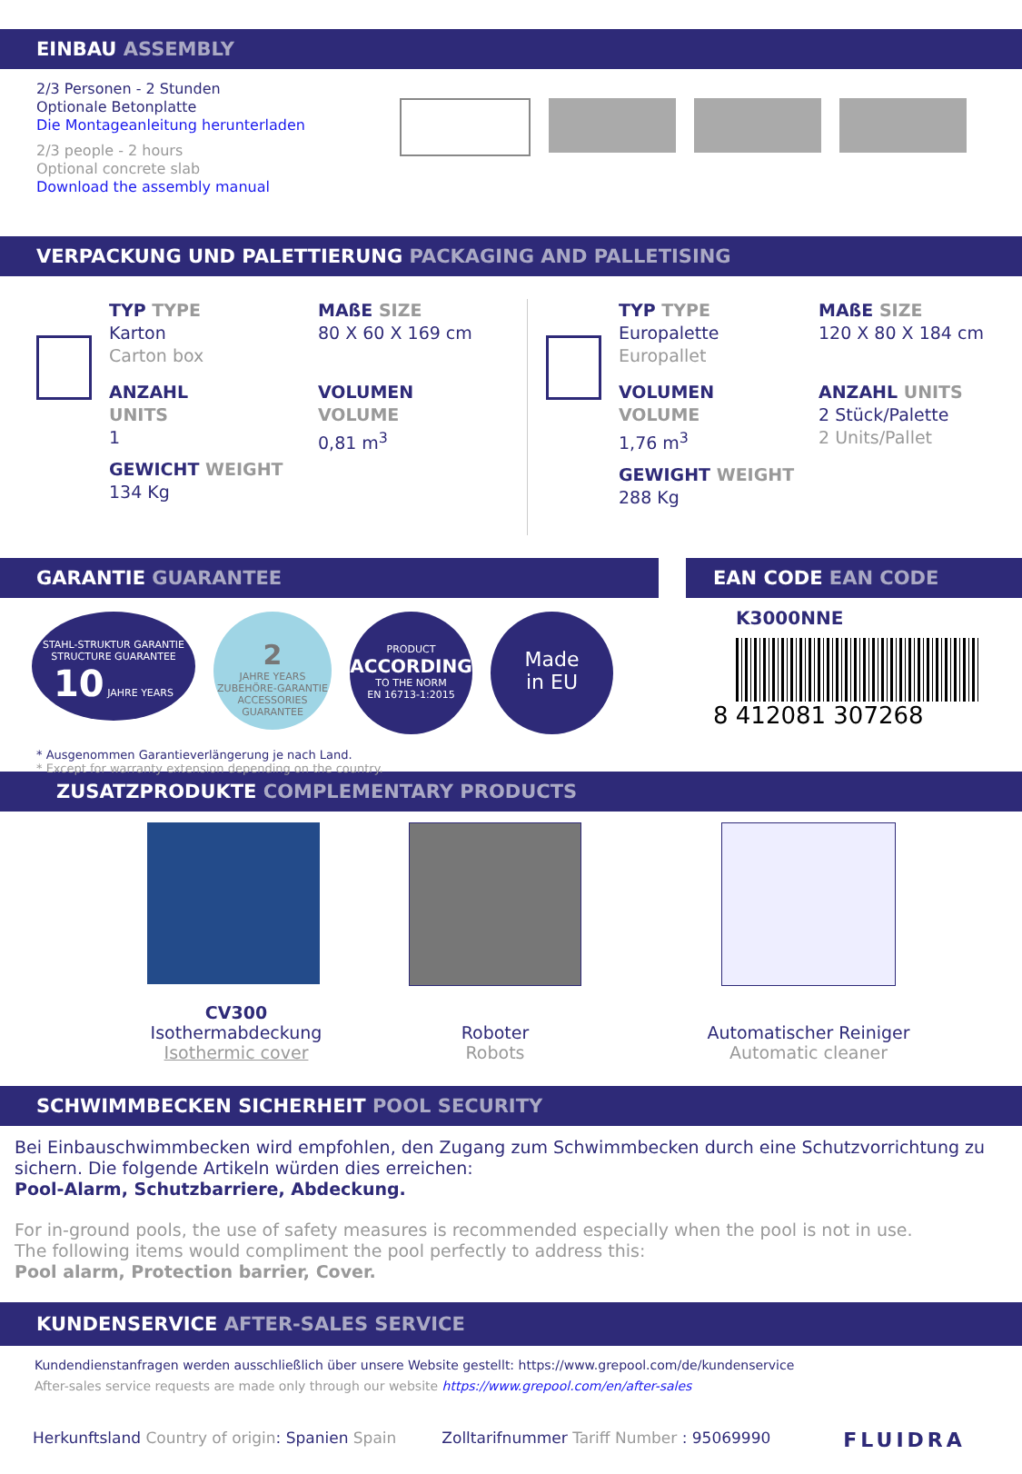EINBAU ASSEMBLY
2/3 Personen - 2 Stunden
Optionale Betonplatte
Die Montageanleitung herunterladen
2/3 people - 2 hours
Optional concrete slab
Download the assembly manual
VERPACKUNG UND PALETTIERUNG PACKAGING AND PALLETISING
TYP TYPE
Karton
Carton box
ANZAHL
UNITS
1
GEWICHT WEIGHT
134 Kg
MAßE SIZE
80 X 60 X 169 cm
VOLUMEN
VOLUME
0,81 m<sup>3</sup>
TYP TYPE
Europalette
Europallet
VOLUMEN
VOLUME
1,76 m<sup>3</sup>
GEWIGHT WEIGHT
288 Kg
MAßE SIZE
120 X 80 X 184 cm
ANZAHL UNITS
2 Stück/Palette
2 Units/Pallet
GARANTIE GUARANTEE
STAHL-STRUKTUR GARANTIE STRUCTURE GUARANTEE
10 JAHRE YEARS
2
JAHRE YEARS
ZUBEHÖRE-GARANTIE ACCESSORIES GUARANTEE
PRODUCT
ACCORDING
TO THE NORM
EN 16713-1:2015
Made
in EU
* Ausgenommen Garantieverlängerung je nach Land.
* Except for warranty extension depending on the country.
EAN CODE EAN CODE
K3000NNE
8 412081 307268
ZUSATZPRODUKTE COMPLEMENTARY PRODUCTS
CV300
Isothermabdeckung
Isothermic cover
Roboter
Robots
Automatischer Reiniger
Automatic cleaner
SCHWIMMBECKEN SICHERHEIT POOL SECURITY
Bei Einbauschwimmbecken wird empfohlen, den Zugang zum Schwimmbecken durch eine Schutzvorrichtung zu sichern. Die folgende Artikeln würden dies erreichen:
Pool-Alarm, Schutzbarriere, Abdeckung.
For in-ground pools, the use of safety measures is recommended especially when the pool is not in use.
The following items would compliment the pool perfectly to address this:
Pool alarm, Protection barrier, Cover.
KUNDENSERVICE AFTER-SALES SERVICE
Kundendienstanfragen werden ausschließlich über unsere Website gestellt: https://www.grepool.com/de/kundenservice
After-sales service requests are made only through our website https://www.grepool.com/en/after-sales
Herkunftsland Country of origin: Spanien Spain Zolltarifnummer Tariff Number : 95069990 FLUIDRA